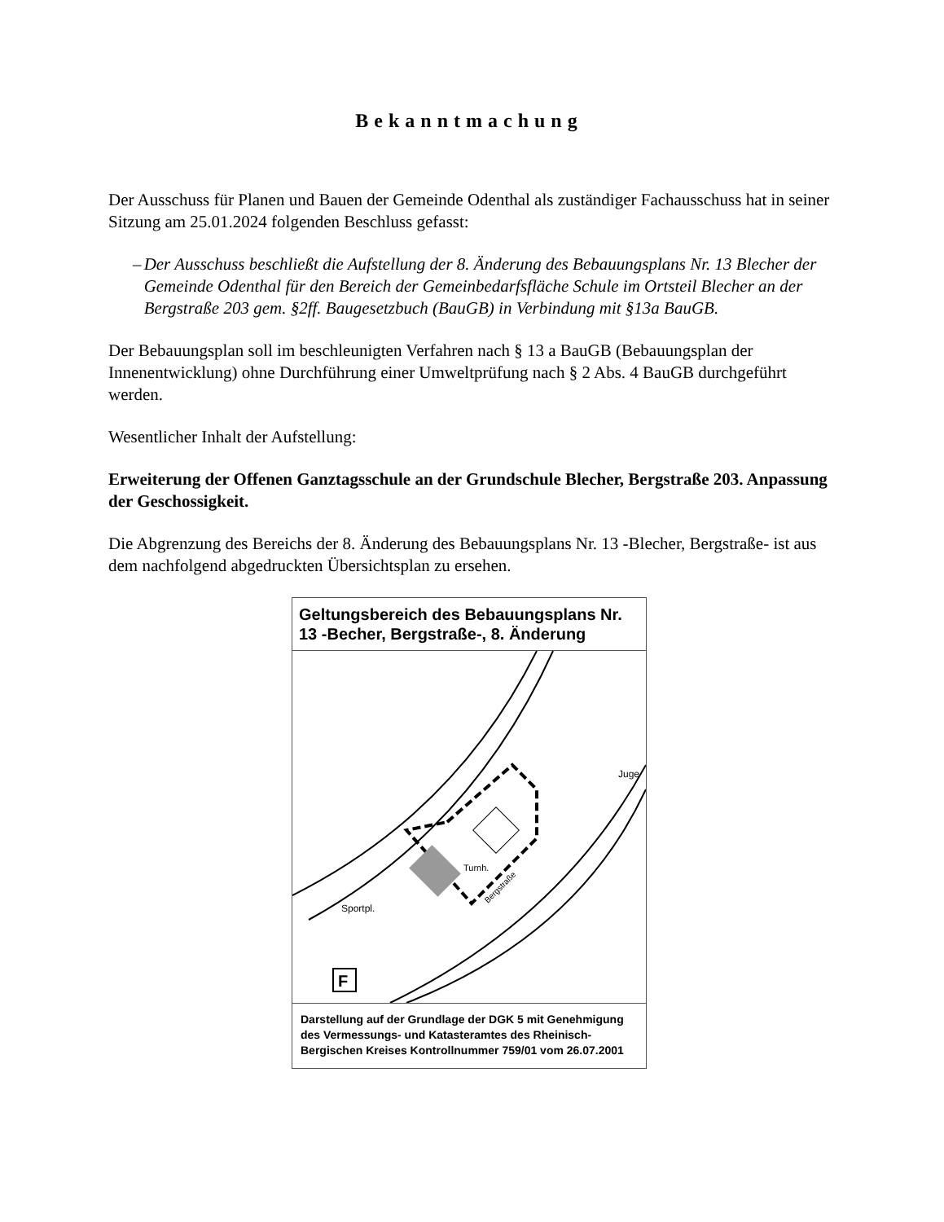Bekanntmachung
Der Ausschuss für Planen und Bauen der Gemeinde Odenthal als zuständiger Fachausschuss hat in seiner Sitzung am 25.01.2024 folgenden Beschluss gefasst:
– Der Ausschuss beschließt die Aufstellung der 8. Änderung des Bebauungsplans Nr. 13 Blecher der Gemeinde Odenthal für den Bereich der Gemeinbedarfsfläche Schule im Ortsteil Blecher an der Bergstraße 203 gem. §2ff. Baugesetzbuch (BauGB) in Verbindung mit §13a BauGB.
Der Bebauungsplan soll im beschleunigten Verfahren nach § 13 a BauGB (Bebauungsplan der Innenentwicklung) ohne Durchführung einer Umweltprüfung nach § 2 Abs. 4 BauGB durchgeführt werden.
Wesentlicher Inhalt der Aufstellung:
Erweiterung der Offenen Ganztagsschule an der Grundschule Blecher, Bergstraße 203. Anpassung der Geschossigkeit.
Die Abgrenzung des Bereichs der 8. Änderung des Bebauungsplans Nr. 13 -Blecher, Bergstraße- ist aus dem nachfolgend abgedruckten Übersichtsplan zu ersehen.
Geltungsbereich des Bebauungsplans Nr. 13 -Becher, Bergstraße-, 8. Änderung
Sportpl.
Turnh.
Bergstraße
Juge
F
Darstellung auf der Grundlage der DGK 5 mit Genehmigung des Vermessungs- und Katasteramtes des Rheinisch-Bergischen Kreises Kontrollnummer 759/01 vom 26.07.2001